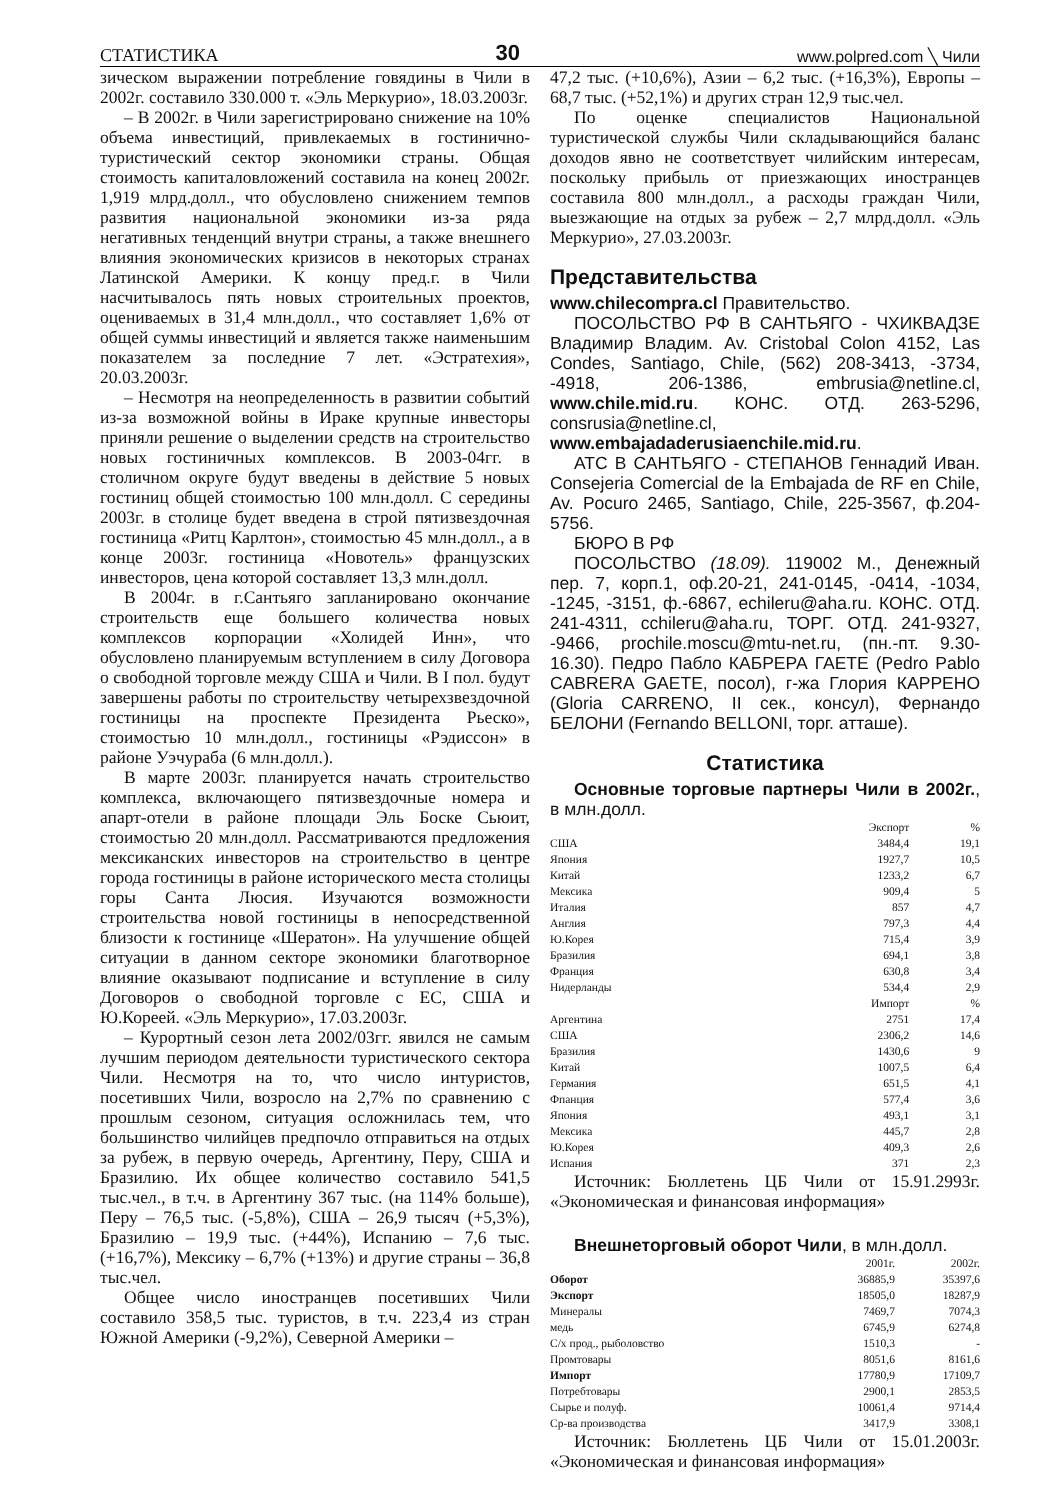СТАТИСТИКА 30 www.polpred.com ╲ Чили
зическом выражении потребление говядины в Чили в 2002г. составило 330.000 т. «Эль Меркурио», 18.03.2003г.
– В 2002г. в Чили зарегистрировано снижение на 10% объема инвестиций, привлекаемых в гостинично-туристический сектор экономики страны. Общая стоимость капиталовложений составила на конец 2002г. 1,919 млрд.долл., что обусловлено снижением темпов развития национальной экономики из-за ряда негативных тенденций внутри страны, а также внешнего влияния экономических кризисов в некоторых странах Латинской Америки. К концу пред.г. в Чили насчитывалось пять новых строительных проектов, оцениваемых в 31,4 млн.долл., что составляет 1,6% от общей суммы инвестиций и является также наименьшим показателем за последние 7 лет. «Эстратехия», 20.03.2003г.
– Несмотря на неопределенность в развитии событий из-за возможной войны в Ираке крупные инвесторы приняли решение о выделении средств на строительство новых гостиничных комплексов. В 2003-04гг. в столичном округе будут введены в действие 5 новых гостиниц общей стоимостью 100 млн.долл. С середины 2003г. в столице будет введена в строй пятизвездочная гостиница «Ритц Карлтон», стоимостью 45 млн.долл., а в конце 2003г. гостиница «Новотель» французских инвесторов, цена которой составляет 13,3 млн.долл.
В 2004г. в г.Сантьяго запланировано окончание строительств еще большего количества новых комплексов корпорации «Холидей Инн», что обусловлено планируемым вступлением в силу Договора о свободной торговле между США и Чили. В I пол. будут завершены работы по строительству четырехзвездочной гостиницы на проспекте Президента Рьеско», стоимостью 10 млн.долл., гостиницы «Рэдиссон» в районе Уэчураба (6 млн.долл.).
В марте 2003г. планируется начать строительство комплекса, включающего пятизвездочные номера и апарт-отели в районе площади Эль Боске Сьюит, стоимостью 20 млн.долл. Рассматриваются предложения мексиканских инвесторов на строительство в центре города гостиницы в районе исторического места столицы горы Санта Люсия. Изучаются возможности строительства новой гостиницы в непосредственной близости к гостинице «Шератон». На улучшение общей ситуации в данном секторе экономики благотворное влияние оказывают подписание и вступление в силу Договоров о свободной торговле с ЕС, США и Ю.Кореей. «Эль Меркурио», 17.03.2003г.
– Курортный сезон лета 2002/03гг. явился не самым лучшим периодом деятельности туристического сектора Чили. Несмотря на то, что число интуристов, посетивших Чили, возросло на 2,7% по сравнению с прошлым сезоном, ситуация осложнилась тем, что большинство чилийцев предпочло отправиться на отдых за рубеж, в первую очередь, Аргентину, Перу, США и Бразилию. Их общее количество составило 541,5 тыс.чел., в т.ч. в Аргентину 367 тыс. (на 114% больше), Перу – 76,5 тыс. (-5,8%), США – 26,9 тысяч (+5,3%), Бразилию – 19,9 тыс. (+44%), Испанию – 7,6 тыс. (+16,7%), Мексику – 6,7% (+13%) и другие страны – 36,8 тыс.чел.
Общее число иностранцев посетивших Чили составило 358,5 тыс. туристов, в т.ч. 223,4 из стран Южной Америки (-9,2%), Северной Америки –
47,2 тыс. (+10,6%), Азии – 6,2 тыс. (+16,3%), Европы – 68,7 тыс. (+52,1%) и других стран 12,9 тыс.чел.
По оценке специалистов Национальной туристической службы Чили складывающийся баланс доходов явно не соответствует чилийским интересам, поскольку прибыль от приезжающих иностранцев составила 800 млн.долл., а расходы граждан Чили, выезжающие на отдых за рубеж – 2,7 млрд.долл. «Эль Меркурио», 27.03.2003г.
Представительства
www.chilecompra.cl Правительство.
ПОСОЛЬСТВО РФ В САНТЬЯГО - ЧХИКВАДЗЕ Владимир Владим. Av. Cristobal Colon 4152, Las Condes, Santiago, Chile, (562) 208-3413, -3734, -4918, 206-1386, embrusia@netline.cl, www.chile.mid.ru. КОНС. ОТД. 263-5296, consrusia@netline.cl, www.embajadaderusiaenchile.mid.ru.
АТС В САНТЬЯГО - СТЕПАНОВ Геннадий Иван. Consejeria Comercial de la Embajada de RF en Chile, Av. Pocuro 2465, Santiago, Chile, 225-3567, ф.204-5756.
БЮРО В РФ
ПОСОЛЬСТВО (18.09). 119002 М., Денежный пер. 7, корп.1, оф.20-21, 241-0145, -0414, -1034, -1245, -3151, ф.-6867, echileru@aha.ru. КОНС. ОТД. 241-4311, cchileru@aha.ru, ТОРГ. ОТД. 241-9327, -9466, prochile.moscu@mtu-net.ru, (пн.-пт. 9.30-16.30). Педро Пабло КАБРЕРА ГАЕТЕ (Pedro Pablo CABRERA GAETE, посол), г-жа Глория КАРРЕНО (Gloria CARRENO, II сек., консул), Фернандо БЕЛОНИ (Fernando BELLONI, торг. атташе).
Статистика
Основные торговые партнеры Чили в 2002г., в млн.долл.
| | Экспорт | % |
| --- | --- | --- |
| США | 3484,4 | 19,1 |
| Япония | 1927,7 | 10,5 |
| Китай | 1233,2 | 6,7 |
| Мексика | 909,4 | 5 |
| Италия | 857 | 4,7 |
| Англия | 797,3 | 4,4 |
| Ю.Корея | 715,4 | 3,9 |
| Бразилия | 694,1 | 3,8 |
| Франция | 630,8 | 3,4 |
| Нидерланды | 534,4 | 2,9 |
| | Импорт | % |
| Аргентина | 2751 | 17,4 |
| США | 2306,2 | 14,6 |
| Бразилия | 1430,6 | 9 |
| Китай | 1007,5 | 6,4 |
| Германия | 651,5 | 4,1 |
| Фпанция | 577,4 | 3,6 |
| Япония | 493,1 | 3,1 |
| Мексика | 445,7 | 2,8 |
| Ю.Корея | 409,3 | 2,6 |
| Испания | 371 | 2,3 |
Источник: Бюллетень ЦБ Чили от 15.91.2993г. «Экономическая и финансовая информация»
Внешнеторговый оборот Чили, в млн.долл.
| | 2001г. | 2002г. |
| --- | --- | --- |
| Оборот | 36885,9 | 35397,6 |
| Экспорт | 18505,0 | 18287,9 |
| Минералы | 7469,7 | 7074,3 |
| медь | 6745,9 | 6274,8 |
| С/х прод., рыболовство | 1510,3 | - |
| Промтовары | 8051,6 | 8161,6 |
| Импорт | 17780,9 | 17109,7 |
| Потребтовары | 2900,1 | 2853,5 |
| Сырье и полуф. | 10061,4 | 9714,4 |
| Ср-ва производства | 3417,9 | 3308,1 |
Источник: Бюллетень ЦБ Чили от 15.01.2003г. «Экономическая и финансовая информация»